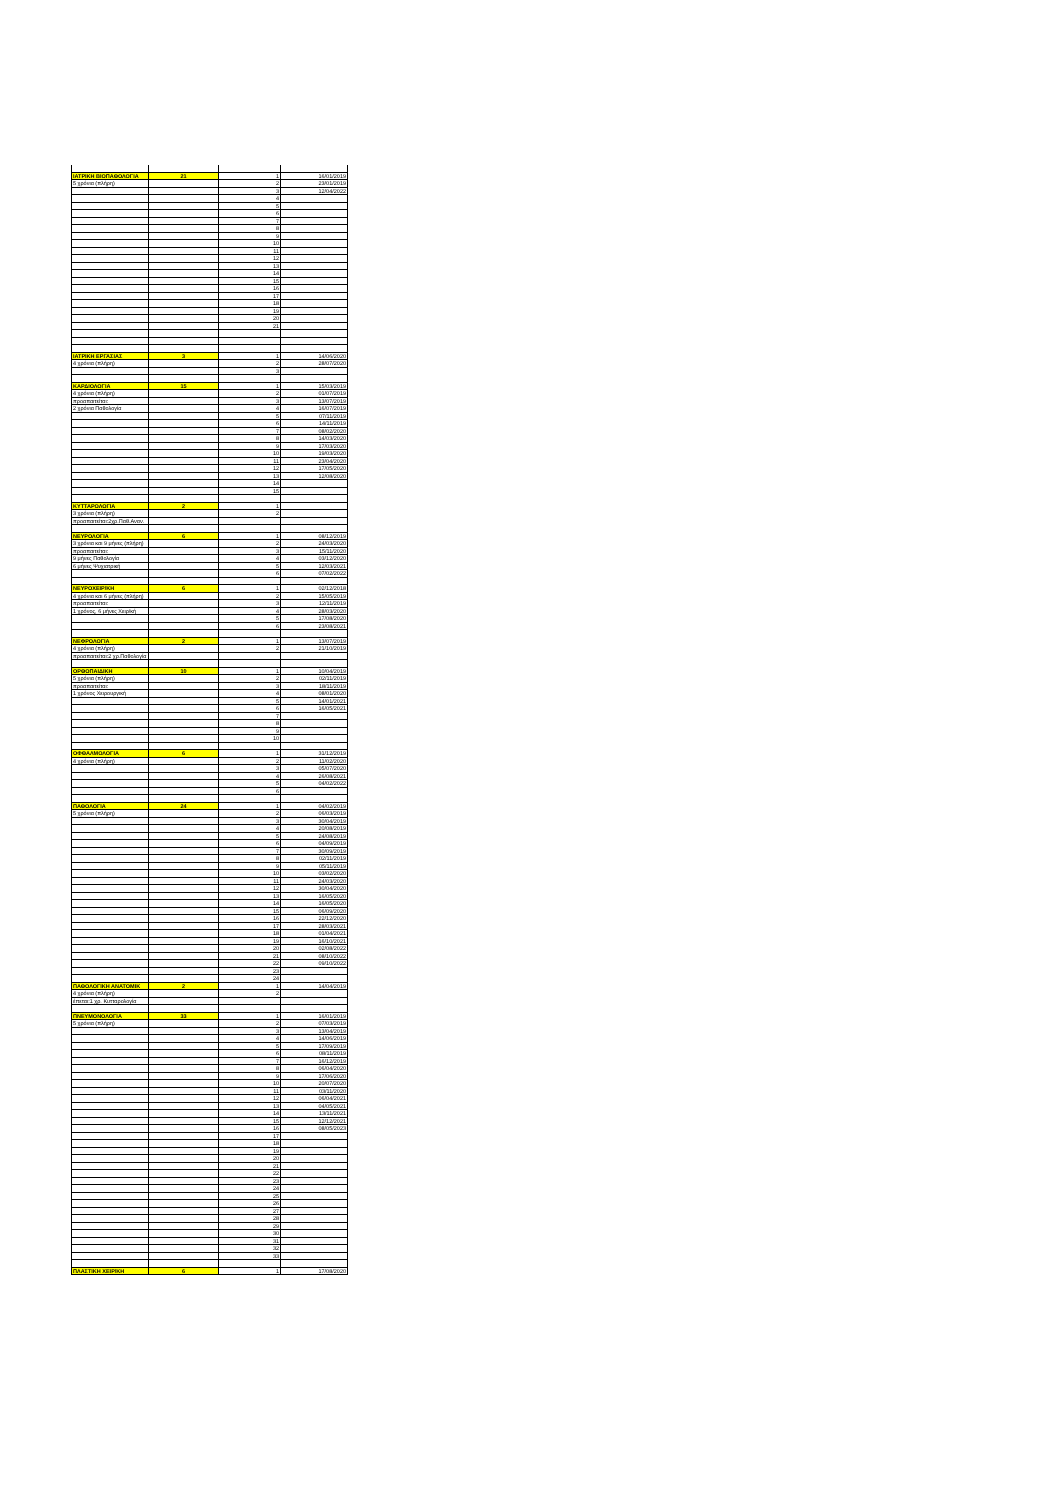| ΙΑΤΡΙΚΗ ΒΙΟΠΑΘΟΛΟΓΙΑ | 21 | 1 | 16/01/2019 |
| 5 χρόνια (πλήρη) | | 2 | 23/01/2019 |
| | | 3 | 12/04/2022 |
| | | 4 | |
| | | 5 | |
| | | 6 | |
| | | 7 | |
| | | 8 | |
| | | 9 | |
| | | 10 | |
| | | 11 | |
| | | 12 | |
| | | 13 | |
| | | 14 | |
| | | 15 | |
| | | 16 | |
| | | 17 | |
| | | 18 | |
| | | 19 | |
| | | 20 | |
| | | 21 | |
| ΙΑΤΡΙΚΗ ΕΡΓΑΣΙΑΣ | 3 | 1 | 14/06/2020 |
| 4 χρόνια (πλήρη) | | 2 | 28/07/2020 |
| | | 3 | |
| ΚΑΡΔΙΟΛΟΓΙΑ | 15 | 1 | 15/03/2019 |
| 4 χρόνια (πλήρη) | | 2 | 01/07/2019 |
| προαπαιτείται: | | 3 | 13/07/2019 |
| 2 χρόνια Παθολογία | | 4 | 16/07/2019 |
| | | 5 | 07/11/2019 |
| | | 6 | 14/11/2019 |
| | | 7 | 08/02/2020 |
| | | 8 | 14/03/2020 |
| | | 9 | 17/03/2020 |
| | | 10 | 19/03/2020 |
| | | 11 | 23/04/2020 |
| | | 12 | 17/05/2020 |
| | | 13 | 12/08/2020 |
| | | 14 | |
| | | 15 | |
| ΚΥΤΤΑΡΟΛΟΓΙΑ | 2 | 1 | |
| 3 χρόνια (πλήρη) | | 2 | |
| προαπαιτείται:2χρ.Παθ.Αναν. | | | |
| ΝΕΥΡΟΛΟΓΙΑ | 6 | 1 | 08/12/2019 |
| 3 χρόνια και 9 μήνες (πλήρη) | | 2 | 24/03/2020 |
| προαπαιτείται: | | 3 | 15/11/2020 |
| 9 μήνες Παθολογία | | 4 | 03/12/2020 |
| 6 μήνες Ψυχιατρική | | 5 | 12/03/2021 |
| | | 6 | 07/02/2022 |
| ΝΕΥΡΟΧΕΙΡ/ΚΗ | 6 | 1 | 02/12/2018 |
| 4 χρόνια και 6 μήνες (πλήρη) | | 2 | 15/05/2019 |
| προαπαιτείται: | | 3 | 12/11/2019 |
| 1 χρόνος, 6 μήνες Χειρ/κή | | 4 | 28/03/2020 |
| | | 5 | 17/08/2020 |
| | | 6 | 23/08/2021 |
| ΝΕΦΡΟΛΟΓΙΑ | 2 | 1 | 13/07/2019 |
| 4 χρόνια (πλήρη) | | 2 | 21/10/2019 |
| προαπαιτείται:2 χρ.Παθολογία | | | |
| ΟΡΘΟΠΑΙΔΙΚΗ | 10 | 1 | 10/04/2019 |
| 5 χρόνια (πλήρη) | | 2 | 02/11/2019 |
| προαπαιτείται: | | 3 | 18/11/2019 |
| 1 χρόνος Χειρουργική | | 4 | 08/01/2020 |
| | | 5 | 14/01/2021 |
| | | 6 | 16/05/2021 |
| | | 7 | |
| | | 8 | |
| | | 9 | |
| | | 10 | |
| ΟΦΘΑΛΜΟΛΟΓΙΑ | 6 | 1 | 31/12/2019 |
| 4 χρόνια (πλήρη) | | 2 | 11/02/2020 |
| | | 3 | 05/07/2020 |
| | | 4 | 26/08/2021 |
| | | 5 | 04/02/2022 |
| | | 6 | |
| ΠΑΘΟΛΟΓΙΑ | 24 | 1 | 04/02/2019 |
| 5 χρόνια (πλήρη) | | 2 | 06/03/2019 |
| | | 3 | 30/04/2019 |
| | | 4 | 20/08/2019 |
| | | 5 | 24/08/2019 |
| | | 6 | 04/09/2019 |
| | | 7 | 30/09/2019 |
| | | 8 | 02/11/2019 |
| | | 9 | 05/11/2019 |
| | | 10 | 03/02/2020 |
| | | 11 | 24/03/2020 |
| | | 12 | 30/04/2020 |
| | | 13 | 16/05/2020 |
| | | 14 | 16/05/2020 |
| | | 15 | 06/09/2020 |
| | | 16 | 22/12/2020 |
| | | 17 | 28/03/2021 |
| | | 18 | 01/04/2021 |
| | | 19 | 16/10/2021 |
| | | 20 | 02/08/2022 |
| | | 21 | 08/10/2022 |
| | | 22 | 09/10/2022 |
| | | 23 | |
| | | 24 | |
| ΠΑΘΟΛΟΓΙΚΗ ΑΝΑΤΟΜΙΚ | 2 | 1 | 14/04/2019 |
| 4 χρόνια (πλήρη) | | 2 | |
| έπεται:1 χρ. Κυτταρολογία | | | |
| ΠΝΕΥΜΟΝΟΛΟΓΙΑ | 33 | 1 | 16/01/2019 |
| 5 χρόνια (πλήρη) | | 2 | 07/03/2019 |
| | | 3 | 13/04/2019 |
| | | 4 | 14/06/2019 |
| | | 5 | 17/09/2019 |
| | | 6 | 08/11/2019 |
| | | 7 | 16/12/2019 |
| | | 8 | 06/04/2020 |
| | | 9 | 17/06/2020 |
| | | 10 | 20/07/2020 |
| | | 11 | 03/11/2020 |
| | | 12 | 06/04/2021 |
| | | 13 | 04/05/2021 |
| | | 14 | 13/11/2021 |
| | | 15 | 12/12/2021 |
| | | 16 | 08/05/2023 |
| | | 17 | |
| | | 18 | |
| | | 19 | |
| | | 20 | |
| | | 21 | |
| | | 22 | |
| | | 23 | |
| | | 24 | |
| | | 25 | |
| | | 26 | |
| | | 27 | |
| | | 28 | |
| | | 29 | |
| | | 30 | |
| | | 31 | |
| | | 32 | |
| | | 33 | |
| ΠΛΑΣΤΙΚΗ ΧΕΙΡ/ΚΗ | 6 | 1 | 17/08/2020 |